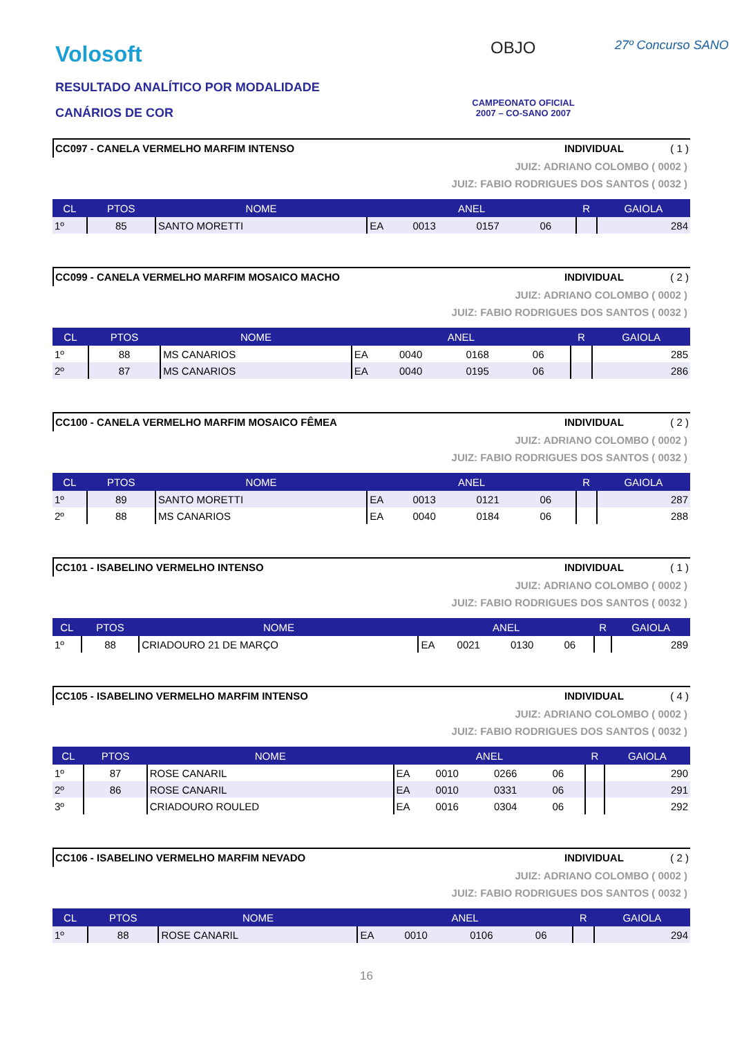Volosoft OBJO 27º Concurso SANO
RESULTADO ANALÍTICO POR MODALIDADE
CANÁRIOS DE COR
CAMPEONATO OFICIAL
2007 – CO-SANO 2007
CC097 - CANELA VERMELHO MARFIM INTENSO INDIVIDUAL ( 1 )
JUIZ: ADRIANO COLOMBO ( 0002 )
JUIZ: FABIO RODRIGUES DOS SANTOS ( 0032 )
| CL | PTOS | NOME | ANEL | | | | R | GAIOLA |
| --- | --- | --- | --- | --- | --- | --- | --- | --- |
| 1º | 85 | SANTO MORETTI | EA | 0013 | 0157 | 06 | | 284 |
CC099 - CANELA VERMELHO MARFIM MOSAICO MACHO INDIVIDUAL ( 2 )
JUIZ: ADRIANO COLOMBO ( 0002 )
JUIZ: FABIO RODRIGUES DOS SANTOS ( 0032 )
| CL | PTOS | NOME | ANEL | | | | R | GAIOLA |
| --- | --- | --- | --- | --- | --- | --- | --- | --- |
| 1º | 88 | MS CANARIOS | EA | 0040 | 0168 | 06 | | 285 |
| 2º | 87 | MS CANARIOS | EA | 0040 | 0195 | 06 | | 286 |
CC100 - CANELA VERMELHO MARFIM MOSAICO FÊMEA INDIVIDUAL ( 2 )
JUIZ: ADRIANO COLOMBO ( 0002 )
JUIZ: FABIO RODRIGUES DOS SANTOS ( 0032 )
| CL | PTOS | NOME | ANEL | | | | R | GAIOLA |
| --- | --- | --- | --- | --- | --- | --- | --- | --- |
| 1º | 89 | SANTO MORETTI | EA | 0013 | 0121 | 06 | | 287 |
| 2º | 88 | MS CANARIOS | EA | 0040 | 0184 | 06 | | 288 |
CC101 - ISABELINO VERMELHO INTENSO INDIVIDUAL ( 1 )
JUIZ: ADRIANO COLOMBO ( 0002 )
JUIZ: FABIO RODRIGUES DOS SANTOS ( 0032 )
| CL | PTOS | NOME | ANEL | | | | R | GAIOLA |
| --- | --- | --- | --- | --- | --- | --- | --- | --- |
| 1º | 88 | CRIADOURO 21 DE MARÇO | EA | 0021 | 0130 | 06 | | 289 |
CC105 - ISABELINO VERMELHO MARFIM INTENSO INDIVIDUAL ( 4 )
JUIZ: ADRIANO COLOMBO ( 0002 )
JUIZ: FABIO RODRIGUES DOS SANTOS ( 0032 )
| CL | PTOS | NOME | ANEL | | | | R | GAIOLA |
| --- | --- | --- | --- | --- | --- | --- | --- | --- |
| 1º | 87 | ROSE CANARIL | EA | 0010 | 0266 | 06 | | 290 |
| 2º | 86 | ROSE CANARIL | EA | 0010 | 0331 | 06 | | 291 |
| 3º | | CRIADOURO ROULED | EA | 0016 | 0304 | 06 | | 292 |
CC106 - ISABELINO VERMELHO MARFIM NEVADO INDIVIDUAL ( 2 )
JUIZ: ADRIANO COLOMBO ( 0002 )
JUIZ: FABIO RODRIGUES DOS SANTOS ( 0032 )
| CL | PTOS | NOME | ANEL | | | | R | GAIOLA |
| --- | --- | --- | --- | --- | --- | --- | --- | --- |
| 1º | 88 | ROSE CANARIL | EA | 0010 | 0106 | 06 | | 294 |
16